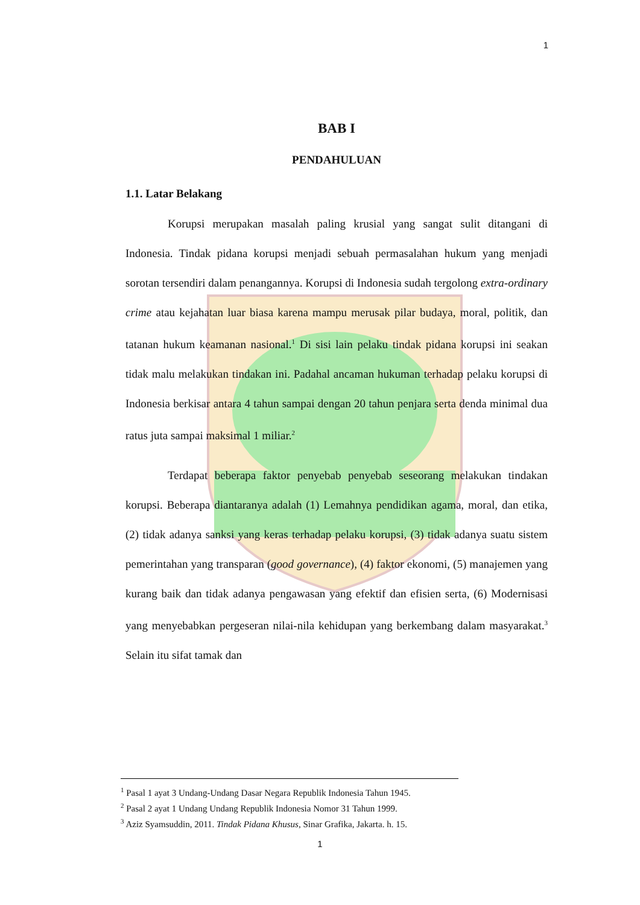1
BAB I
PENDAHULUAN
1.1. Latar Belakang
Korupsi merupakan masalah paling krusial yang sangat sulit ditangani di Indonesia. Tindak pidana korupsi menjadi sebuah permasalahan hukum yang menjadi sorotan tersendiri dalam penangannya. Korupsi di Indonesia sudah tergolong extra-ordinary crime atau kejahatan luar biasa karena mampu merusak pilar budaya, moral, politik, dan tatanan hukum keamanan nasional.<sup>1</sup> Di sisi lain pelaku tindak pidana korupsi ini seakan tidak malu melakukan tindakan ini. Padahal ancaman hukuman terhadap pelaku korupsi di Indonesia berkisar antara 4 tahun sampai dengan 20 tahun penjara serta denda minimal dua ratus juta sampai maksimal 1 miliar.<sup>2</sup>
Terdapat beberapa faktor penyebab penyebab seseorang melakukan tindakan korupsi. Beberapa diantaranya adalah (1) Lemahnya pendidikan agama, moral, dan etika, (2) tidak adanya sanksi yang keras terhadap pelaku korupsi, (3) tidak adanya suatu sistem pemerintahan yang transparan (good governance), (4) faktor ekonomi, (5) manajemen yang kurang baik dan tidak adanya pengawasan yang efektif dan efisien serta, (6) Modernisasi yang menyebabkan pergeseran nilai-nila kehidupan yang berkembang dalam masyarakat.<sup>3</sup> Selain itu sifat tamak dan
<sup>1</sup> Pasal 1 ayat 3 Undang-Undang Dasar Negara Republik Indonesia Tahun 1945.
<sup>2</sup> Pasal 2 ayat 1 Undang Undang Republik Indonesia Nomor 31 Tahun 1999.
<sup>3</sup> Aziz Syamsuddin, 2011. Tindak Pidana Khusus, Sinar Grafika, Jakarta. h. 15.
1